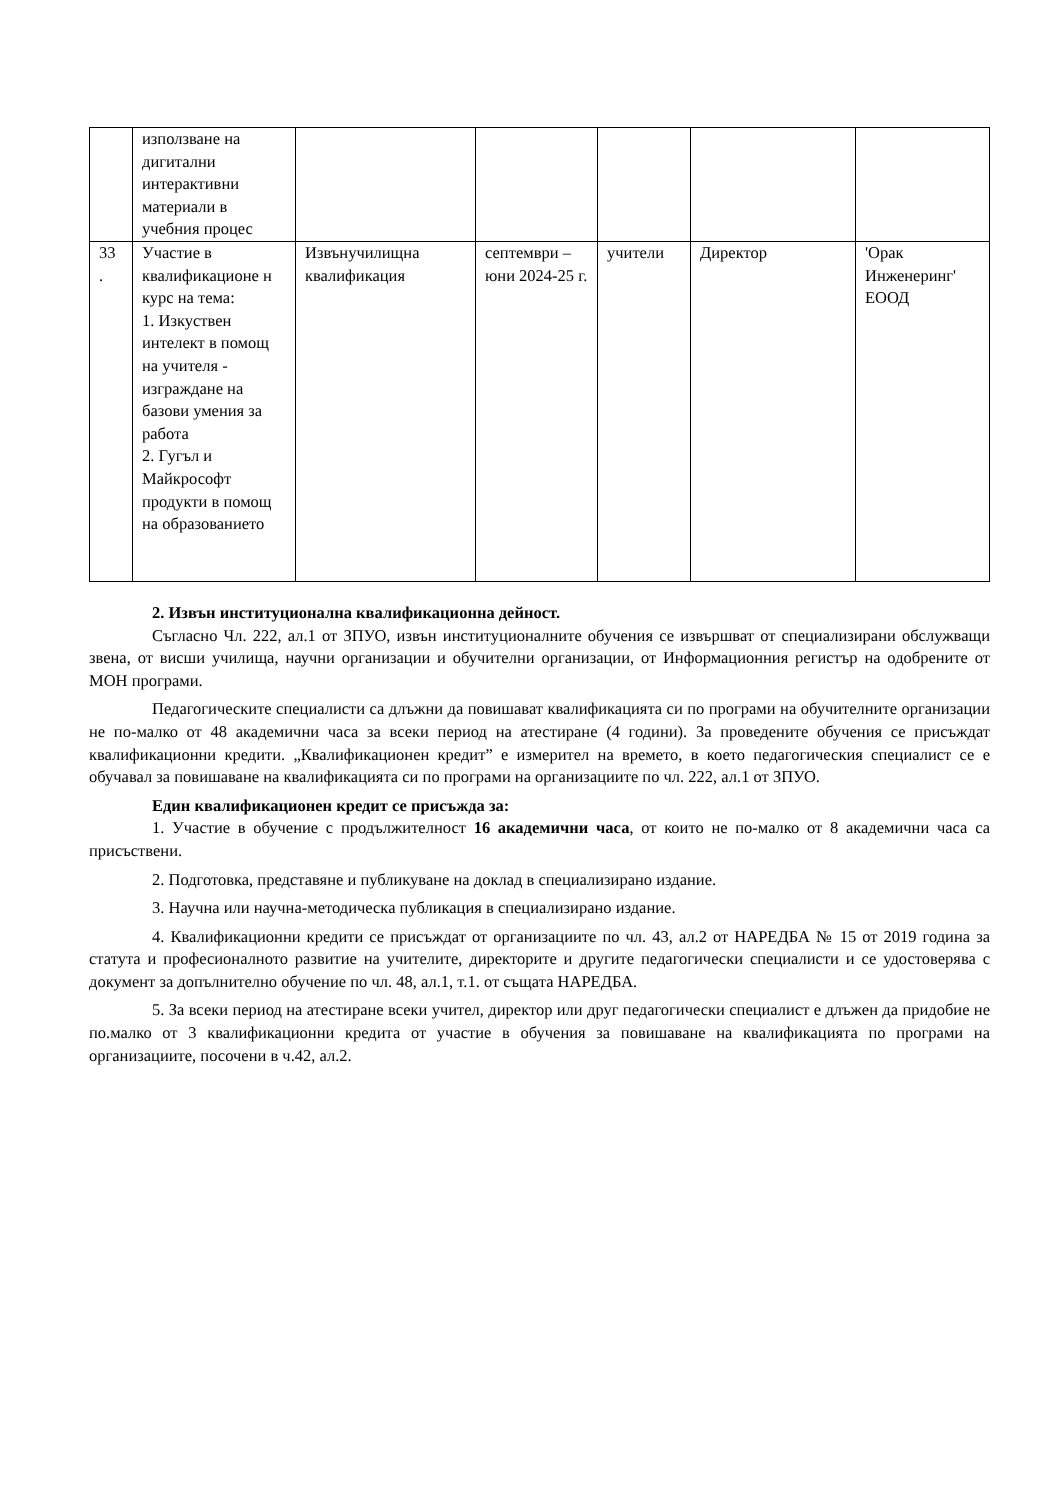| | използване на дигитални интерактивни материали в учебния процес | | | | | |
| 33 . | Участие в квалификационе н курс на тема: 1. Изкуствен интелект в помощ на учителя - изграждане на базови умения за работа 2. Гугъл и Майкрософт продукти в помощ на образованието | Извънучилищна квалификация | септември – юни 2024-25 г. | учители | Директор | 'Орак Инженеринг' ЕООД |
2. Извън институционална квалификационна дейност.
Съгласно Чл. 222, ал.1 от ЗПУО, извън институционалните обучения се извършват от специализирани обслужващи звена, от висши училища, научни организации и обучителни организации, от Информационния регистър на одобрените от МОН програми.
Педагогическите специалисти са длъжни да повишават квалификацията си по програми на обучителните организации не по-малко от 48 академични часа за всеки период на атестиране (4 години). За проведените обучения се присъждат квалификационни кредити. „Квалификационен кредит” е измерител на времето, в което педагогическия специалист се е обучавал за повишаване на квалификацията си по програми на организациите по чл. 222, ал.1 от ЗПУО.
Един квалификационен кредит се присъжда за:
1. Участие в обучение с продължителност 16 академични часа, от които не по-малко от 8 академични часа са присъствени.
2. Подготовка, представяне и публикуване на доклад в специализирано издание.
3. Научна или научна-методическа публикация в специализирано издание.
4. Квалификационни кредити се присъждат от организациите по чл. 43, ал.2 от НАРЕДБА № 15 от 2019 година за статута и професионалното развитие на учителите, директорите и другите педагогически специалисти и се удостоверява с документ за допълнително обучение по чл. 48, ал.1, т.1. от същата НАРЕДБА.
5. За всеки период на атестиране всеки учител, директор или друг педагогически специалист е длъжен да придобие не по.малко от 3 квалификационни кредита от участие в обучения за повишаване на квалификацията по програми на организациите, посочени в ч.42, ал.2.